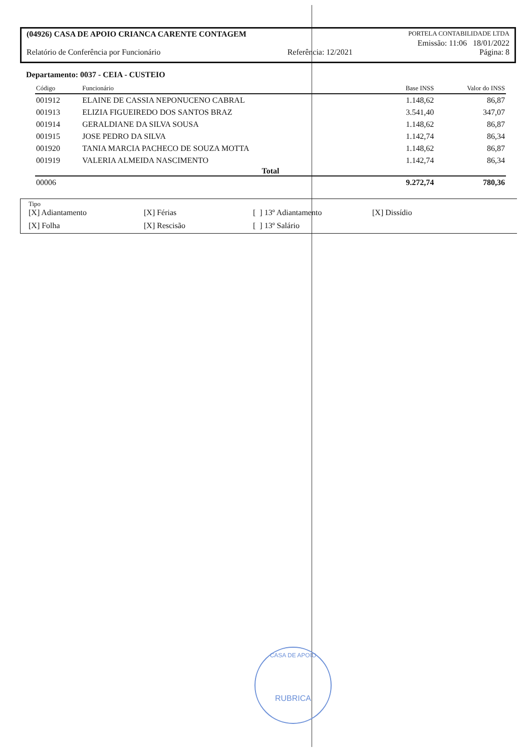(04926) CASA DE APOIO CRIANCA CARENTE CONTAGEM PORTELA CONTABILIDADE LTDA
Emissão: 11:06 18/01/2022
Relatório de Conferência por Funcionário Referência: 12/2021 Página: 8
Departamento: 0037 - CEIA - CUSTEIO
| Código | Funcionário | Base INSS | Valor do INSS |
| --- | --- | --- | --- |
| 001912 | ELAINE DE CASSIA NEPONUCENO CABRAL | 1.148,62 | 86,87 |
| 001913 | ELIZIA FIGUEIREDO DOS SANTOS BRAZ | 3.541,40 | 347,07 |
| 001914 | GERALDIANE DA SILVA SOUSA | 1.148,62 | 86,87 |
| 001915 | JOSE PEDRO DA SILVA | 1.142,74 | 86,34 |
| 001920 | TANIA MARCIA PACHECO DE SOUZA MOTTA | 1.148,62 | 86,87 |
| 001919 | VALERIA ALMEIDA NASCIMENTO | 1.142,74 | 86,34 |
| Total | | | |
| 00006 | | 9.272,74 | 780,36 |
Tipo
[X] Adiantamento [X] Férias [ ] 13º Adiantamento [X] Dissídio [X] Folha [X] Rescisão [ ] 13º Salário
CASA DE APOIO
RUBRICA